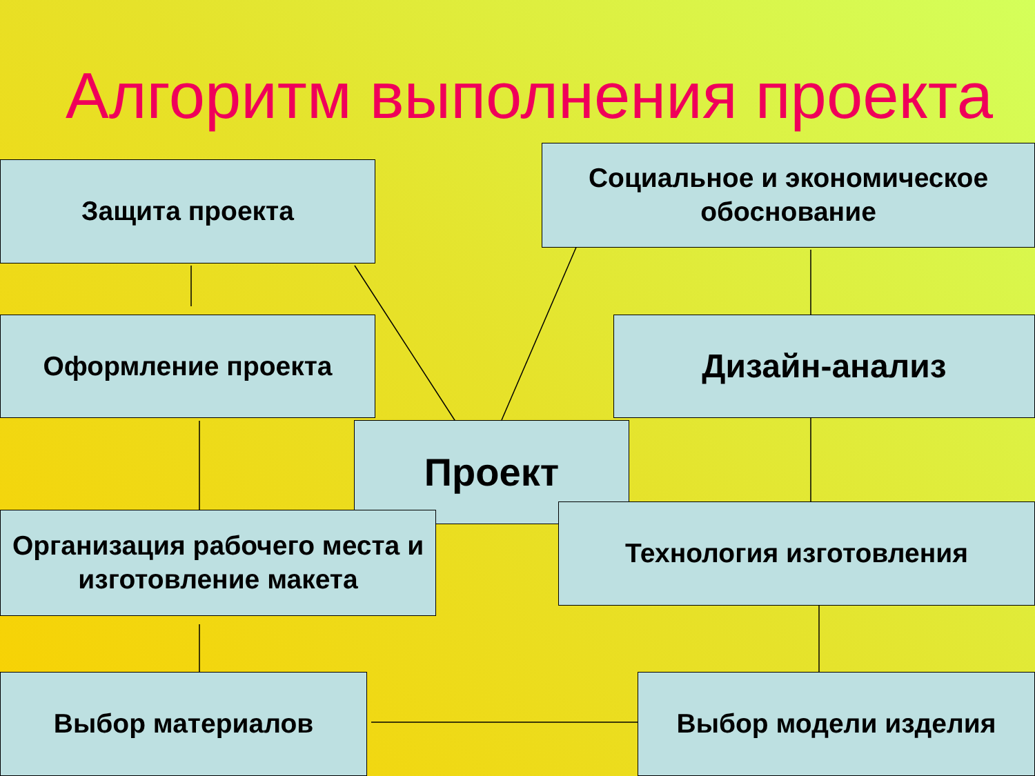Алгоритм выполнения проекта
Защита проекта
Социальное и экономическое обоснование
Оформление проекта Дизайн-анализ
Проект
Организация рабочего места и изготовление макета
Технология изготовления
Выбор материалов Выбор модели изделия